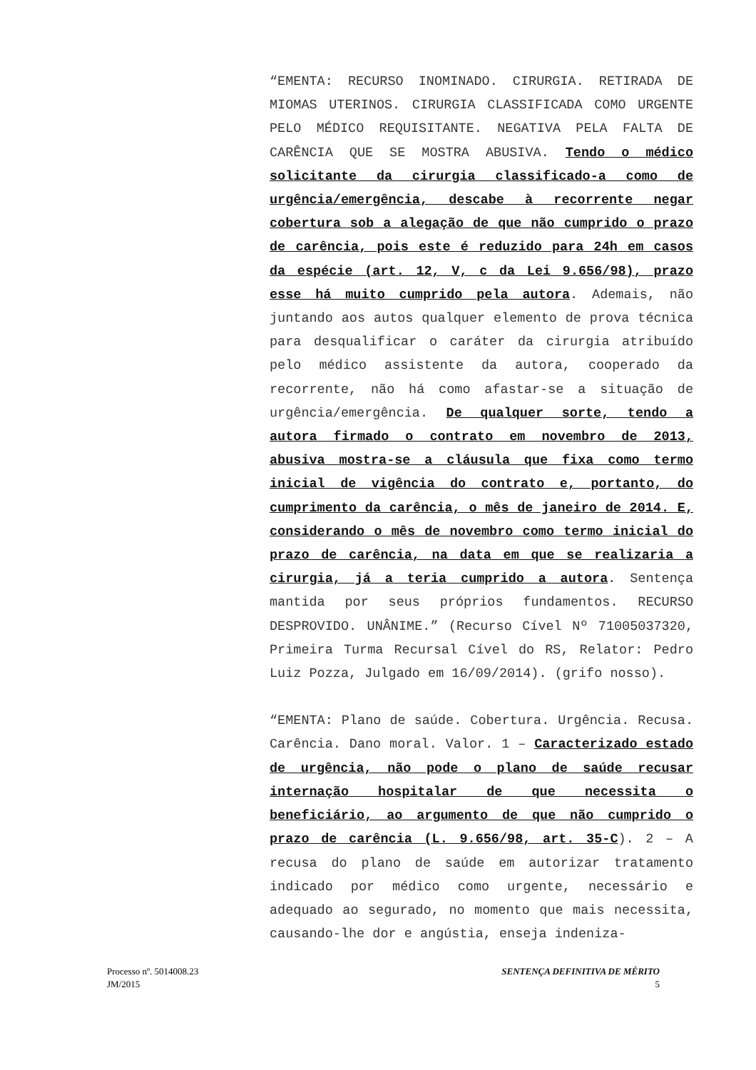“EMENTA: RECURSO INOMINADO. CIRURGIA. RETIRADA DE MIOMAS UTERINOS. CIRURGIA CLASSIFICADA COMO URGENTE PELO MÉDICO REQUISITANTE. NEGATIVA PELA FALTA DE CARÊNCIA QUE SE MOSTRA ABUSIVA. Tendo o médico solicitante da cirurgia classificado-a como de urgência/emergência, descabe à recorrente negar cobertura sob a alegação de que não cumprido o prazo de carência, pois este é reduzido para 24h em casos da espécie (art. 12, V, c da Lei 9.656/98), prazo esse há muito cumprido pela autora. Ademais, não juntando aos autos qualquer elemento de prova técnica para desqualificar o caráter da cirurgia atribuído pelo médico assistente da autora, cooperado da recorrente, não há como afastar-se a situação de urgência/emergência. De qualquer sorte, tendo a autora firmado o contrato em novembro de 2013, abusiva mostra-se a cláusula que fixa como termo inicial de vigência do contrato e, portanto, do cumprimento da carência, o mês de janeiro de 2014. E, considerando o mês de novembro como termo inicial do prazo de carência, na data em que se realizaria a cirurgia, já a teria cumprido a autora. Sentença mantida por seus próprios fundamentos. RECURSO DESPROVIDO. UNÂNIME.” (Recurso Cível Nº 71005037320, Primeira Turma Recursal Cível do RS, Relator: Pedro Luiz Pozza, Julgado em 16/09/2014). (grifo nosso).
“EMENTA: Plano de saúde. Cobertura. Urgência. Recusa. Carência. Dano moral. Valor. 1 – Caracterizado estado de urgência, não pode o plano de saúde recusar internação hospitalar de que necessita o beneficiário, ao argumento de que não cumprido o prazo de carência (L. 9.656/98, art. 35-C). 2 – A recusa do plano de saúde em autorizar tratamento indicado por médico como urgente, necessário e adequado ao segurado, no momento que mais necessita, causando-lhe dor e angústia, enseja indeniza-
Processo nº. 5014008.23
JM/2015
SENTENÇA DEFINITIVA DE MÉRITO
5